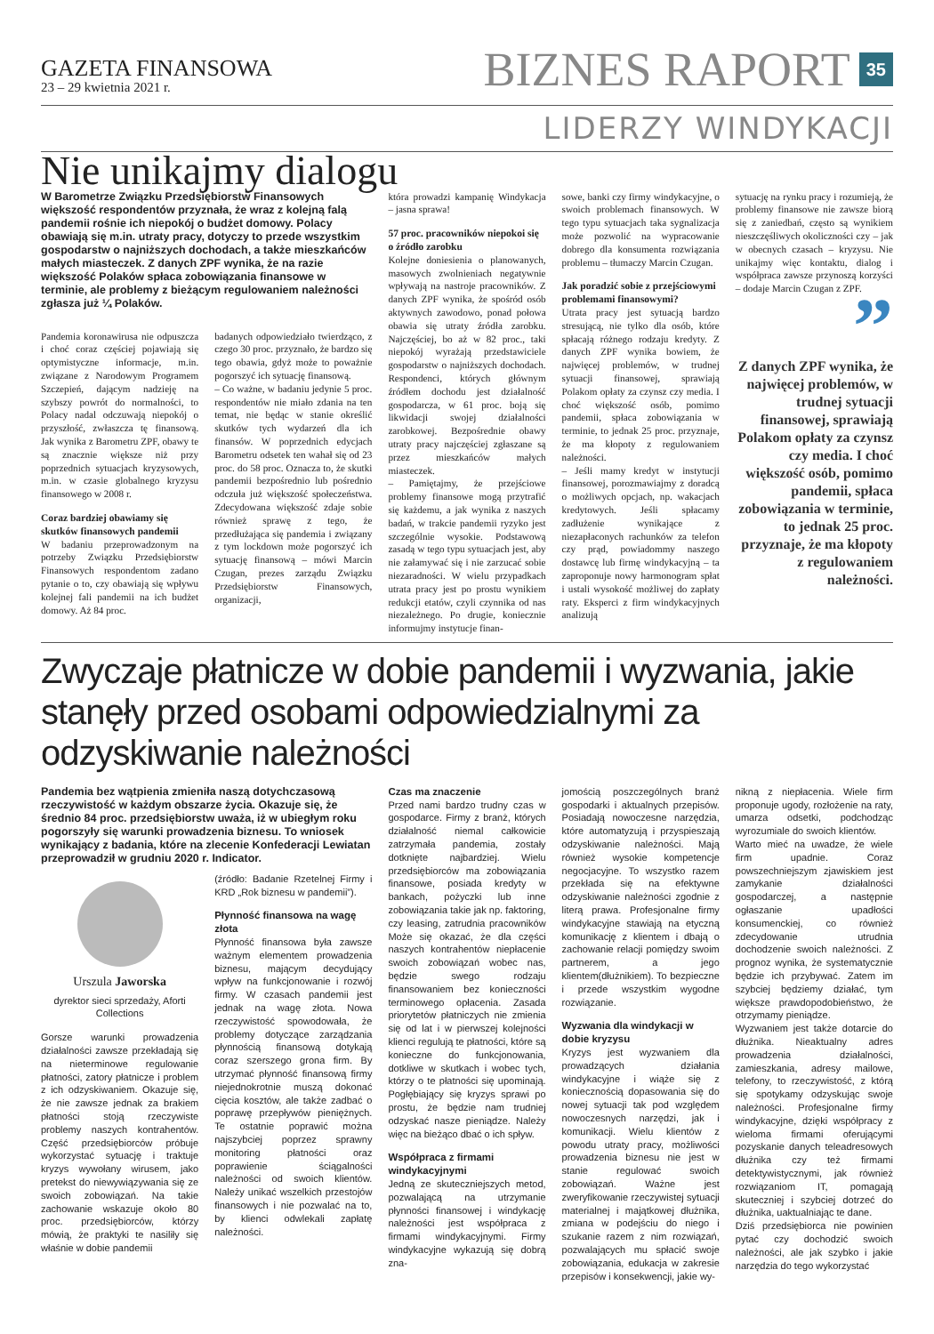GAZETA FINANSOWA
23 – 29 kwietnia 2021 r.
BIZNES RAPORT 35
LIDERZY WINDYKACJI
Nie unikajmy dialogu
W Barometrze Związku Przedsiębiorstw Finansowych większość respondentów przyznała, że wraz z kolejną falą pandemii rośnie ich niepokój o budżet domowy. Polacy obawiają się m.in. utraty pracy, dotyczy to przede wszystkim gospodarstw o najniższych dochodach, a także mieszkańców małych miasteczek. Z danych ZPF wynika, że na razie większość Polaków spłaca zobowiązania finansowe w terminie, ale problemy z bieżącym regulowaniem należności zgłasza już ¼ Polaków.
Pandemia koronawirusa nie odpuszcza i choć coraz częściej pojawiają się optymistyczne informacje, m.in. związane z Narodowym Programem Szczepień, dającym nadzieję na szybszy powrót do normalności, to Polacy nadal odczuwają niepokój o przyszłość, zwłaszcza tę finansową. Jak wynika z Barometru ZPF, obawy te są znacznie większe niż przy poprzednich sytuacjach kryzysowych, m.in. w czasie globalnego kryzysu finansowego w 2008 r.
Coraz bardziej obawiamy się skutków finansowych pandemii
W badaniu przeprowadzonym na potrzeby Związku Przedsiębiorstw Finansowych respondentom zadano pytanie o to, czy obawiają się wpływu kolejnej fali pandemii na ich budżet domowy. Aż 84 proc.
badanych odpowiedziało twierdząco, z czego 30 proc. przyznało, że bardzo się tego obawia, gdyż może to poważnie pogorszyć ich sytuację finansową.
– Co ważne, w badaniu jedynie 5 proc. respondentów nie miało zdania na ten temat, nie będąc w stanie określić skutków tych wydarzeń dla ich finansów. W poprzednich edycjach Barometru odsetek ten wahał się od 23 proc. do 58 proc. Oznacza to, że skutki pandemii bezpośrednio lub pośrednio odczuła już większość społeczeństwa. Zdecydowana większość zdaje sobie również sprawę z tego, że przedłużająca się pandemia i związany z tym lockdown może pogorszyć ich sytuację finansową – mówi Marcin Czugan, prezes zarządu Związku Przedsiębiorstw Finansowych, organizacji,
która prowadzi kampanię Windykacja – jasna sprawa!
57 proc. pracowników niepokoi się o źródło zarobku
Kolejne doniesienia o planowanych, masowych zwolnieniach negatywnie wpływają na nastroje pracowników. Z danych ZPF wynika, że spośród osób aktywnych zawodowo, ponad połowa obawia się utraty źródła zarobku. Najczęściej, bo aż w 82 proc., taki niepokój wyrażają przedstawiciele gospodarstw o najniższych dochodach. Respondenci, których głównym źródłem dochodu jest działalność gospodarcza, w 61 proc. boją się likwidacji swojej działalności zarobkowej. Bezpośrednie obawy utraty pracy najczęściej zgłaszane są przez mieszkańców małych miasteczek.
– Pamiętajmy, że przejściowe problemy finansowe mogą przytrafić się każdemu, a jak wynika z naszych badań, w trakcie pandemii ryzyko jest szczególnie wysokie. Podstawową zasadą w tego typu sytuacjach jest, aby nie załamywać się i nie zarzucać sobie niezaradności. W wielu przypadkach utrata pracy jest po prostu wynikiem redukcji etatów, czyli czynnika od nas niezależnego. Po drugie, koniecznie informujmy instytucje finan-
sowe, banki czy firmy windykacyjne, o swoich problemach finansowych. W tego typu sytuacjach taka sygnalizacja może pozwolić na wypracowanie dobrego dla konsumenta rozwiązania problemu – tłumaczy Marcin Czugan.
Jak poradzić sobie z przejściowymi problemami finansowymi?
Utrata pracy jest sytuacją bardzo stresującą, nie tylko dla osób, które spłacają różnego rodzaju kredyty. Z danych ZPF wynika bowiem, że najwięcej problemów, w trudnej sytuacji finansowej, sprawiają Polakom opłaty za czynsz czy media. I choć większość osób, pomimo pandemii, spłaca zobowiązania w terminie, to jednak 25 proc. przyznaje, że ma kłopoty z regulowaniem należności.
– Jeśli mamy kredyt w instytucji finansowej, porozmawiajmy z doradcą o możliwych opcjach, np. wakacjach kredytowych. Jeśli spłacamy zadłużenie wynikające z niezapłaconych rachunków za telefon czy prąd, powiadommy naszego dostawcę lub firmę windykacyjną – ta zaproponuje nowy harmonogram spłat i ustali wysokość możliwej do zapłaty raty. Eksperci z firm windykacyjnych analizują
sytuację na rynku pracy i rozumieją, że problemy finansowe nie zawsze biorą się z zaniedbań, często są wynikiem nieszczęśliwych okoliczności czy – jak w obecnych czasach – kryzysu. Nie unikajmy więc kontaktu, dialog i współpraca zawsze przynoszą korzyści – dodaje Marcin Czugan z ZPF.
”
Z danych ZPF wynika, że najwięcej problemów, w trudnej sytuacji finansowej, sprawiają Polakom opłaty za czynsz czy media. I choć większość osób, pomimo pandemii, spłaca zobowiązania w terminie, to jednak 25 proc. przyznaje, że ma kłopoty z regulowaniem należności.
Zwyczaje płatnicze w dobie pandemii i wyzwania, jakie stanęły przed osobami odpowiedzialnymi za odzyskiwanie należności
Pandemia bez wątpienia zmieniła naszą dotychczasową rzeczywistość w każdym obszarze życia. Okazuje się, że średnio 84 proc. przedsiębiorstw uważa, iż w ubiegłym roku pogorszyły się warunki prowadzenia biznesu. To wniosek wynikający z badania, które na zlecenie Konfederacji Lewiatan przeprowadził w grudniu 2020 r. Indicator.
Urszula Jaworska
dyrektor sieci sprzedaży, Aforti Collections
Gorsze warunki prowadzenia działalności zawsze przekładają się na nieterminowe regulowanie płatności, zatory płatnicze i problem z ich odzyskiwaniem. Okazuje się, że nie zawsze jednak za brakiem płatności stoją rzeczywiste problemy naszych kontrahentów. Część przedsiębiorców próbuje wykorzystać sytuację i traktuje kryzys wywołany wirusem, jako pretekst do niewywiązywania się ze swoich zobowiązań. Na takie zachowanie wskazuje około 80 proc. przedsiębiorców, którzy mówią, że praktyki te nasiliły się właśnie w dobie pandemii
(źródło: Badanie Rzetelnej Firmy i KRD „Rok biznesu w pandemii”).
Płynność finansowa na wagę złota
Płynność finansowa była zawsze ważnym elementem prowadzenia biznesu, mającym decydujący wpływ na funkcjonowanie i rozwój firmy. W czasach pandemii jest jednak na wagę złota. Nowa rzeczywistość spowodowała, że problemy dotyczące zarządzania płynnością finansową dotykają coraz szerszego grona firm. By utrzymać płynność finansową firmy niejednokrotnie muszą dokonać cięcia kosztów, ale także zadbać o poprawę przepływów pieniężnych. Te ostatnie poprawić można najszybciej poprzez sprawny monitoring płatności oraz poprawienie ściągalności należności od swoich klientów. Należy unikać wszelkich przestojów finansowych i nie pozwalać na to, by klienci odwlekali zapłatę należności.
Czas ma znaczenie
Przed nami bardzo trudny czas w gospodarce. Firmy z branż, których działalność niemal całkowicie zatrzymała pandemia, zostały dotknięte najbardziej. Wielu przedsiębiorców ma zobowiązania finansowe, posiada kredyty w bankach, pożyczki lub inne zobowiązania takie jak np. faktoring, czy leasing, zatrudnia pracowników Może się okazać, że dla części naszych kontrahentów niepłacenie swoich zobowiązań wobec nas, będzie swego rodzaju finansowaniem bez konieczności terminowego opłacenia. Zasada priorytetów płatniczych nie zmienia się od lat i w pierwszej kolejności klienci regulują te płatności, które są konieczne do funkcjonowania, dotkliwe w skutkach i wobec tych, którzy o te płatności się upominają. Pogłębiający się kryzys sprawi po prostu, że będzie nam trudniej odzyskać nasze pieniądze. Należy więc na bieżąco dbać o ich spływ.
Współpraca z firmami windykacyjnymi
Jedną ze skuteczniejszych metod, pozwalającą na utrzymanie płynności finansowej i windykację należności jest współpraca z firmami windykacyjnymi. Firmy windykacyjne wykazują się dobrą zna-
jomością poszczególnych branż gospodarki i aktualnych przepisów. Posiadają nowoczesne narzędzia, które automatyzują i przyspieszają odzyskiwanie należności. Mają również wysokie kompetencje negocjacyjne. To wszystko razem przekłada się na efektywne odzyskiwanie należności zgodnie z literą prawa. Profesjonalne firmy windykacyjne stawiają na etyczną komunikację z klientem i dbają o zachowanie relacji pomiędzy swoim partnerem, a jego klientem(dłużnikiem). To bezpieczne i przede wszystkim wygodne rozwiązanie.
Wyzwania dla windykacji w dobie kryzysu
Kryzys jest wyzwaniem dla prowadzących działania windykacyjne i wiąże się z koniecznością dopasowania się do nowej sytuacji tak pod względem nowoczesnych narzędzi, jak i komunikacji. Wielu klientów z powodu utraty pracy, możliwości prowadzenia biznesu nie jest w stanie regulować swoich zobowiązań. Ważne jest zweryfikowanie rzeczywistej sytuacji materialnej i majątkowej dłużnika, zmiana w podejściu do niego i szukanie razem z nim rozwiązań, pozwalających mu spłacić swoje zobowiązania, edukacja w zakresie przepisów i konsekwencji, jakie wy-
nikną z niepłacenia. Wiele firm proponuje ugody, rozłożenie na raty, umarza odsetki, podchodząc wyrozumiale do swoich klientów.
Warto mieć na uwadze, że wiele firm upadnie. Coraz powszechniejszym zjawiskiem jest zamykanie działalności gospodarczej, a następnie ogłaszanie upadłości konsumenckiej, co również zdecydowanie utrudnia dochodzenie swoich należności. Z prognoz wynika, że systematycznie będzie ich przybywać. Zatem im szybciej będziemy działać, tym większe prawdopodobieństwo, że otrzymamy pieniądze.
Wyzwaniem jest także dotarcie do dłużnika. Nieaktualny adres prowadzenia działalności, zamieszkania, adresy mailowe, telefony, to rzeczywistość, z którą się spotykamy odzyskując swoje należności. Profesjonalne firmy windykacyjne, dzięki współpracy z wieloma firmami oferującymi pozyskanie danych teleadresowych dłużnika czy też firmami detektywistycznymi, jak również rozwiązaniom IT, pomagają skuteczniej i szybciej dotrzeć do dłużnika, uaktualniając te dane.
Dziś przedsiębiorca nie powinien pytać czy dochodzić swoich należności, ale jak szybko i jakie narzędzia do tego wykorzystać